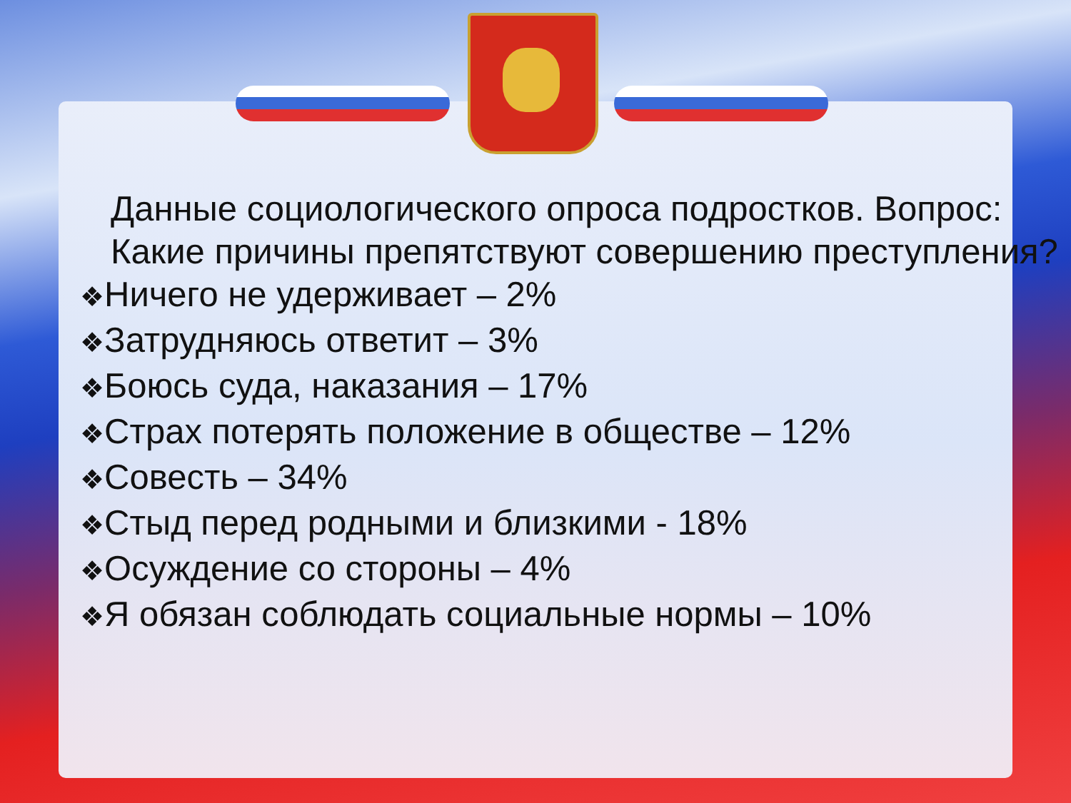Данные социологического опроса подростков. Вопрос: Какие причины препятствуют совершению преступления?
❖Ничего не удерживает – 2%
❖Затрудняюсь ответит – 3%
❖Боюсь суда, наказания – 17%
❖Страх потерять положение в обществе – 12%
❖Совесть – 34%
❖Стыд перед родными и близкими - 18%
❖Осуждение со стороны – 4%
❖Я обязан соблюдать социальные нормы – 10%